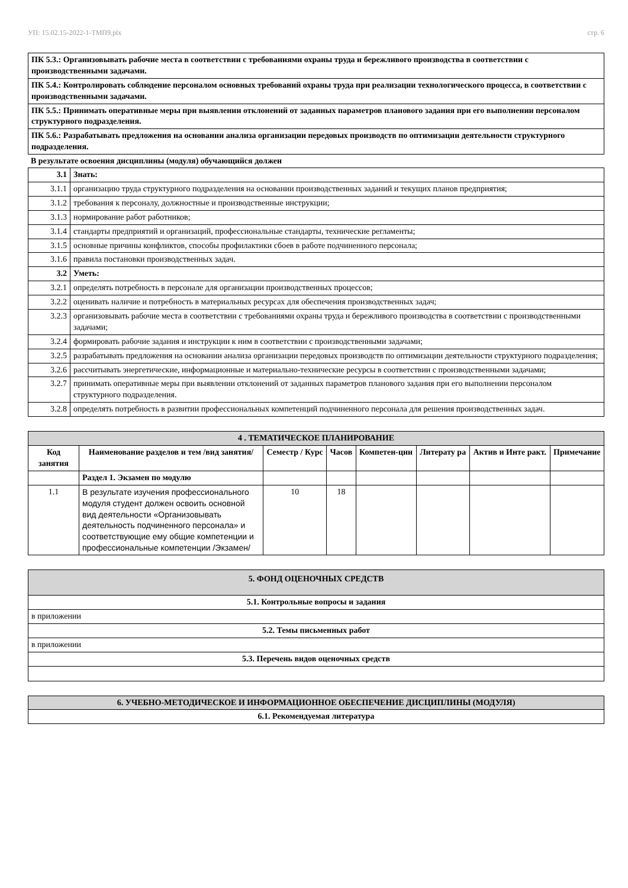УП: 15.02.15-2022-1-ТМП9.plx стр. 6
| ПК 5.3.: Организовывать рабочие места в соответствии с требованиями охраны труда и бережливого производства в соответствии с производственными задачами. |
| ПК 5.4.: Контролировать соблюдение персоналом основных требований охраны труда при реализации технологического процесса, в соответствии с производственными задачами. |
| ПК 5.5.: Принимать оперативные меры при выявлении отклонений от заданных параметров планового задания при его выполнении персоналом структурного подразделения. |
| ПК 5.6.: Разрабатывать предложения на основании анализа организации передовых производств по оптимизации деятельности структурного подразделения. |
В результате освоения дисциплины (модуля) обучающийся должен
| 3.1 | Знать: |
| 3.1.1 | организацию труда структурного подразделения на основании производственных заданий и текущих планов предприятия; |
| 3.1.2 | требования к персоналу, должностные и производственные инструкции; |
| 3.1.3 | нормирование работ работников; |
| 3.1.4 | стандарты предприятий и организаций, профессиональные стандарты, технические регламенты; |
| 3.1.5 | основные причины конфликтов, способы профилактики сбоев в работе подчиненного персонала; |
| 3.1.6 | правила постановки производственных задач. |
| 3.2 | Уметь: |
| 3.2.1 | определять потребность в персонале для организации производственных процессов; |
| 3.2.2 | оценивать наличие и потребность в материальных ресурсах для обеспечения производственных задач; |
| 3.2.3 | организовывать рабочие места в соответствии с требованиями охраны труда и бережливого производства в соответствии с производственными задачами; |
| 3.2.4 | формировать рабочие задания и инструкции к ним в соответствии с производственными задачами; |
| 3.2.5 | разрабатывать предложения на основании анализа организации передовых производств по оптимизации деятельности структурного подразделения; |
| 3.2.6 | рассчитывать энергетические, информационные и материально-технические ресурсы в соответствии с производственными задачами; |
| 3.2.7 | принимать оперативные меры при выявлении отклонений от заданных параметров планового задания при его выполнении персоналом структурного подразделения. |
| 3.2.8 | определять потребность в развитии профессиональных компетенций подчиненного персонала для решения производственных задач. |
| 4 . ТЕМАТИЧЕСКОЕ ПЛАНИРОВАНИЕ | | | | | | | |
| --- | --- | --- | --- | --- | --- | --- | --- |
| Код занятия | Наименование разделов и тем /вид занятия/ | Семестр / Курс | Часов | Компетен-ции | Литерату ра | Актив и Инте ракт. | Примечание |
| | Раздел 1. Экзамен по модулю | | | | | | |
| 1.1 | В результате изучения профессионального модуля студент должен освоить основной вид деятельности «Организовывать деятельность подчиненного персонала» и соответствующие ему общие компетенции и профессиональные компетенции /Экзамен/ | 10 | 18 | | | | |
| 5. ФОНД ОЦЕНОЧНЫХ СРЕДСТВ |
| 5.1. Контрольные вопросы и задания |
| в приложении |
| 5.2. Темы письменных работ |
| в приложении |
| 5.3. Перечень видов оценочных средств |
| 6. УЧЕБНО-МЕТОДИЧЕСКОЕ И ИНФОРМАЦИОННОЕ ОБЕСПЕЧЕНИЕ ДИСЦИПЛИНЫ (МОДУЛЯ) |
| 6.1. Рекомендуемая литература |